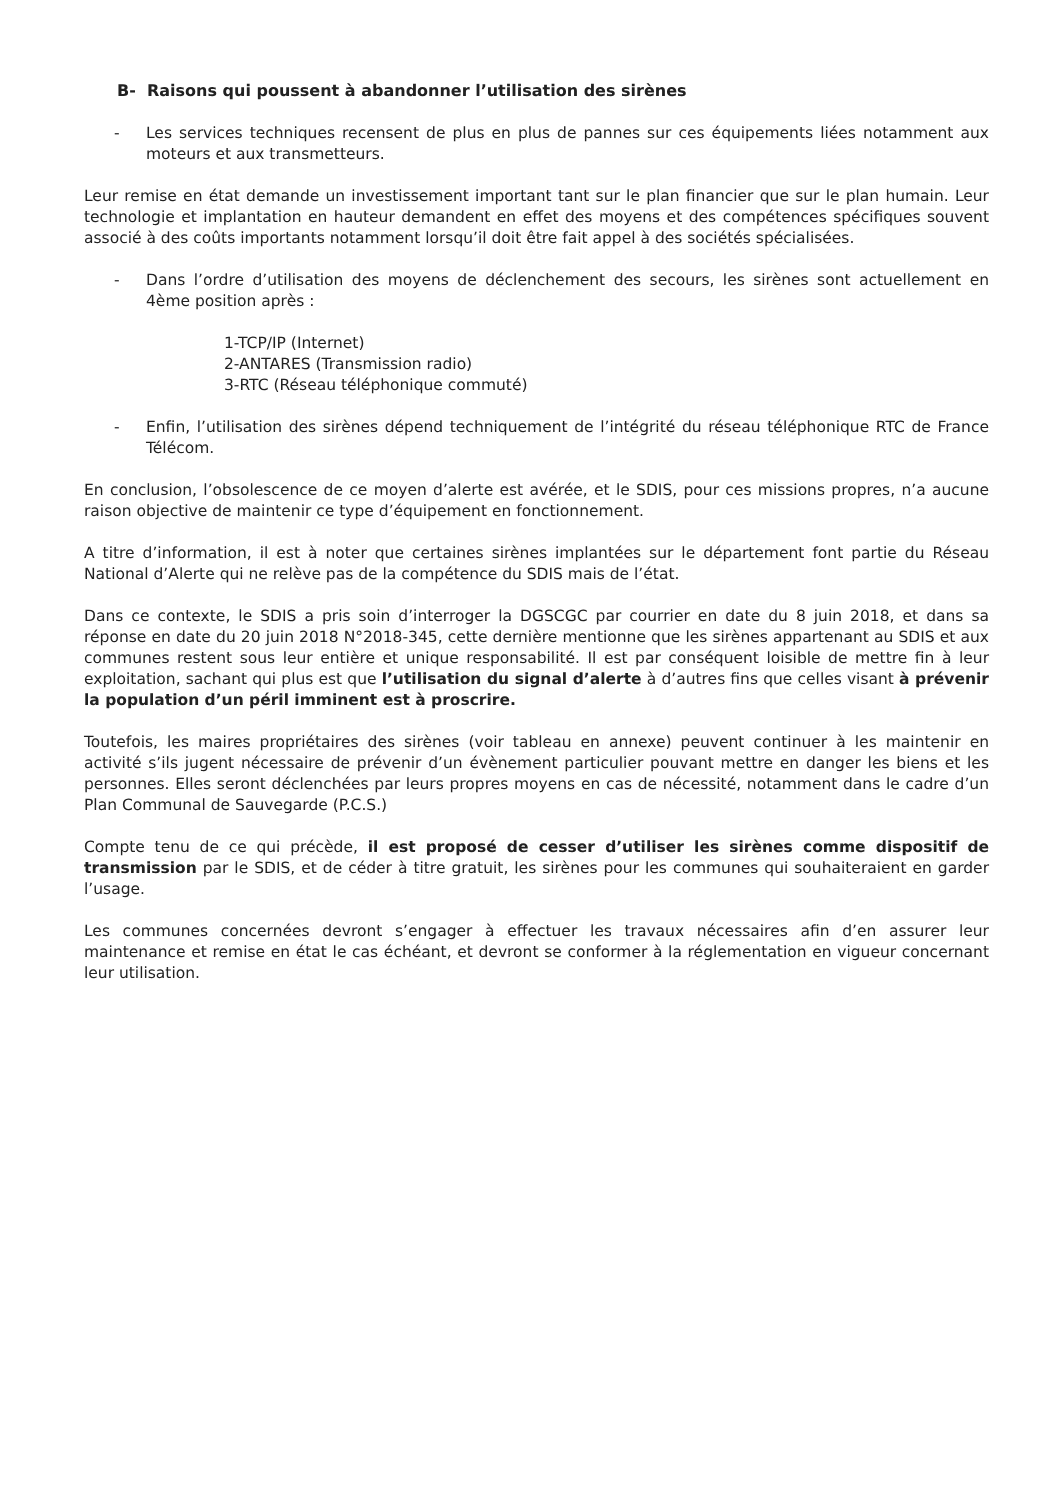B- Raisons qui poussent à abandonner l’utilisation des sirènes
- Les services techniques recensent de plus en plus de pannes sur ces équipements liées notamment aux moteurs et aux transmetteurs.
Leur remise en état demande un investissement important tant sur le plan financier que sur le plan humain. Leur technologie et implantation en hauteur demandent en effet des moyens et des compétences spécifiques souvent associé à des coûts importants notamment lorsqu’il doit être fait appel à des sociétés spécialisées.
- Dans l’ordre d’utilisation des moyens de déclenchement des secours, les sirènes sont actuellement en 4ème position après :
1-TCP/IP (Internet)
2-ANTARES (Transmission radio)
3-RTC (Réseau téléphonique commuté)
- Enfin, l’utilisation des sirènes dépend techniquement de l’intégrité du réseau téléphonique RTC de France Télécom.
En conclusion, l’obsolescence de ce moyen d’alerte est avérée, et le SDIS, pour ces missions propres, n’a aucune raison objective de maintenir ce type d’équipement en fonctionnement.
A titre d’information, il est à noter que certaines sirènes implantées sur le département font partie du Réseau National d’Alerte qui ne relève pas de la compétence du SDIS mais de l’état.
Dans ce contexte, le SDIS a pris soin d’interroger la DGSCGC par courrier en date du 8 juin 2018, et dans sa réponse en date du 20 juin 2018 N°2018-345, cette dernière mentionne que les sirènes appartenant au SDIS et aux communes restent sous leur entière et unique responsabilité. Il est par conséquent loisible de mettre fin à leur exploitation, sachant qui plus est que l’utilisation du signal d’alerte à d’autres fins que celles visant à prévenir la population d’un péril imminent est à proscrire.
Toutefois, les maires propriétaires des sirènes (voir tableau en annexe) peuvent continuer à les maintenir en activité s’ils jugent nécessaire de prévenir d’un évènement particulier pouvant mettre en danger les biens et les personnes. Elles seront déclenchées par leurs propres moyens en cas de nécessité, notamment dans le cadre d’un Plan Communal de Sauvegarde (P.C.S.)
Compte tenu de ce qui précède, il est proposé de cesser d’utiliser les sirènes comme dispositif de transmission par le SDIS, et de céder à titre gratuit, les sirènes pour les communes qui souhaiteraient en garder l’usage.
Les communes concernées devront s’engager à effectuer les travaux nécessaires afin d’en assurer leur maintenance et remise en état le cas échéant, et devront se conformer à la réglementation en vigueur concernant leur utilisation.